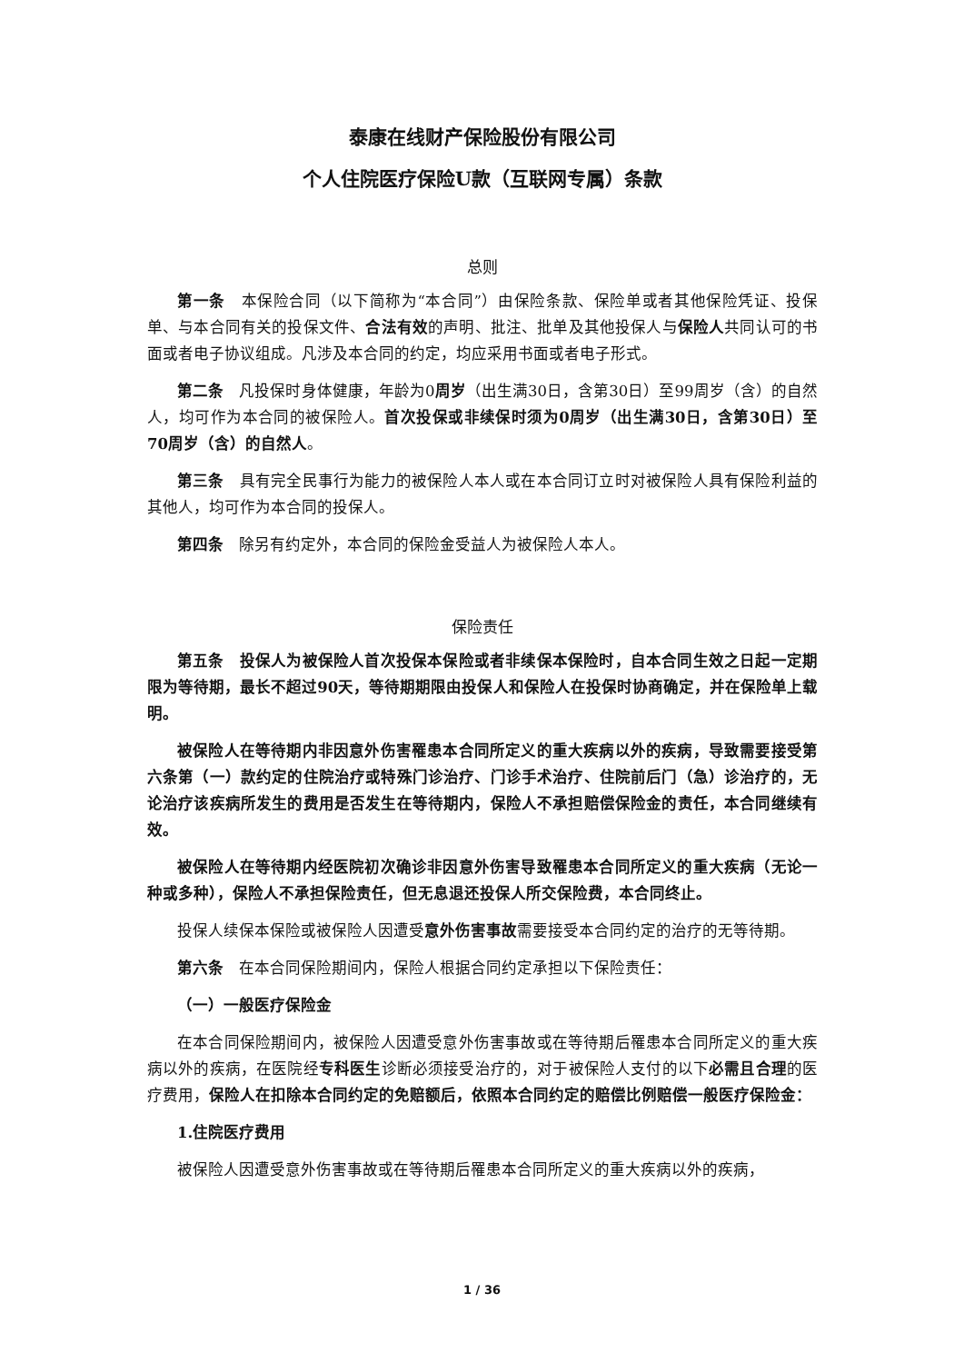泰康在线财产保险股份有限公司
个人住院医疗保险U款（互联网专属）条款
总则
第一条　本保险合同（以下简称为“本合同”）由保险条款、保险单或者其他保险凭证、投保单、与本合同有关的投保文件、合法有效的声明、批注、批单及其他投保人与保险人共同认可的书面或者电子协议组成。凡涉及本合同的约定，均应采用书面或者电子形式。
第二条　凡投保时身体健康，年龄为0周岁（出生满30日，含第30日）至99周岁（含）的自然人，均可作为本合同的被保险人。首次投保或非续保时须为0周岁（出生满30日，含第30日）至70周岁（含）的自然人。
第三条　具有完全民事行为能力的被保险人本人或在本合同订立时对被保险人具有保险利益的其他人，均可作为本合同的投保人。
第四条　除另有约定外，本合同的保险金受益人为被保险人本人。
保险责任
第五条　投保人为被保险人首次投保本保险或者非续保本保险时，自本合同生效之日起一定期限为等待期，最长不超过90天，等待期期限由投保人和保险人在投保时协商确定，并在保险单上载明。
被保险人在等待期内非因意外伤害罹患本合同所定义的重大疾病以外的疾病，导致需要接受第六条第（一）款约定的住院治疗或特殊门诊治疗、门诊手术治疗、住院前后门（急）诊治疗的，无论治疗该疾病所发生的费用是否发生在等待期内，保险人不承担赔偿保险金的责任，本合同继续有效。
被保险人在等待期内经医院初次确诊非因意外伤害导致罹患本合同所定义的重大疾病（无论一种或多种），保险人不承担保险责任，但无息退还投保人所交保险费，本合同终止。
投保人续保本保险或被保险人因遭受意外伤害事故需要接受本合同约定的治疗的无等待期。
第六条　在本合同保险期间内，保险人根据合同约定承担以下保险责任：
（一）一般医疗保险金
在本合同保险期间内，被保险人因遭受意外伤害事故或在等待期后罹患本合同所定义的重大疾病以外的疾病，在医院经专科医生诊断必须接受治疗的，对于被保险人支付的以下必需且合理的医疗费用，保险人在扣除本合同约定的免赔额后，依照本合同约定的赔偿比例赔偿一般医疗保险金：
1.住院医疗费用
被保险人因遭受意外伤害事故或在等待期后罹患本合同所定义的重大疾病以外的疾病，
1 / 36